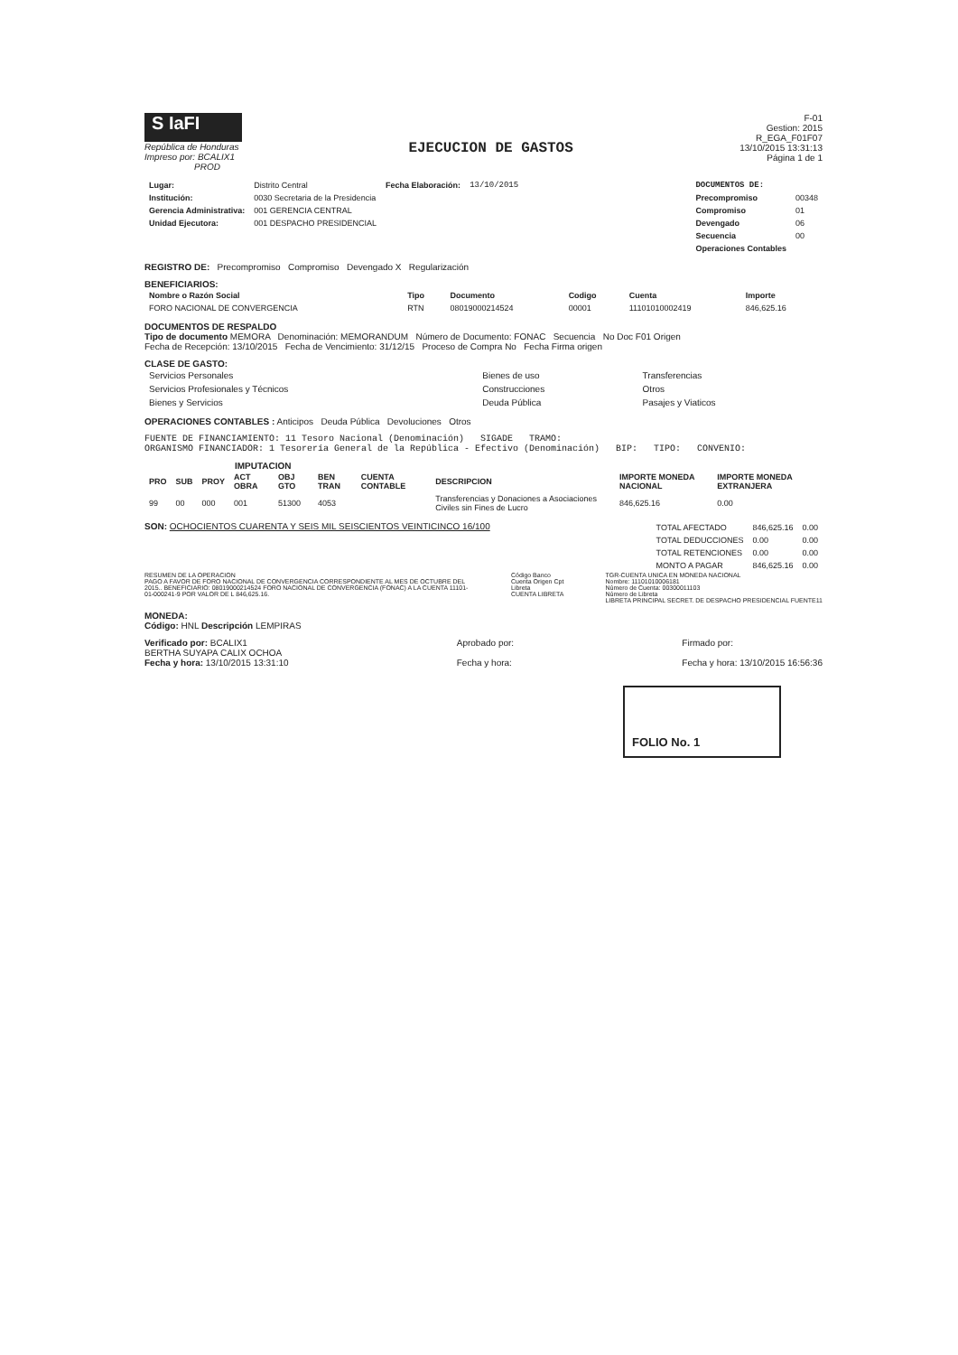S IaFI
República de Honduras
Impreso por: BCALIX1
PROD
EJECUCION DE GASTOS
F-01
Gestion: 2015
R_EGA_F01F07
13/10/2015 13:31:13
Página 1 de 1
| Lugar: | Distrito Central | Fecha Elaboración: | 13/10/2015 |
| Institución: | 0030 Secretaria de la Presidencia | | |
| Gerencia Administrativa: | 001 GERENCIA CENTRAL | | |
| Unidad Ejecutora: | 001 DESPACHO PRESIDENCIAL | | |
| DOCUMENTOS DE: | |
| --- | --- |
| Precompromiso | 00348 |
| Compromiso | 01 |
| Devengado | 06 |
| Secuencia | 00 |
| Operaciones Contables | |
REGISTRO DE: Precompromiso Compromiso Devengado X Regularización
BENEFICIARIOS:
| Nombre o Razón Social | Tipo | Documento | Codigo | Cuenta | Importe |
| --- | --- | --- | --- | --- | --- |
| FORO NACIONAL DE CONVERGENCIA | RTN | 08019000214524 | 00001 | 11101010002419 | 846,625.16 |
DOCUMENTOS DE RESPALDO
Tipo de documento MEMORA Denominación: MEMORANDUM Número de Documento: FONAC Secuencia No Doc F01 Origen
Fecha de Recepción: 13/10/2015 Fecha de Vencimiento: 31/12/15 Proceso de Compra No Fecha Firma origen
CLASE DE GASTO:
| Servicios Personales | Bienes de uso | Transferencias |
| Servicios Profesionales y Técnicos | Construcciones | Otros |
| Bienes y Servicios | Deuda Pública | Pasajes y Viaticos |
OPERACIONES CONTABLES : Anticipos Deuda Pública Devoluciones Otros
FUENTE DE FINANCIAMIENTO: 11 Tesoro Nacional (Denominación) SIGADE TRAMO:
ORGANISMO FINANCIADOR: 1 Tesorería General de la República - Efectivo (Denominación) BIP: TIPO: CONVENIO:
IMPUTACION
| PRO | SUB | PROY | ACT OBRA | OBJ GTO | BEN TRAN | CUENTA CONTABLE | DESCRIPCION | IMPORTE MONEDA NACIONAL | IMPORTE MONEDA EXTRANJERA |
| --- | --- | --- | --- | --- | --- | --- | --- | --- | --- |
| 99 | 00 | 000 | 001 | 51300 | 4053 | | Transferencias y Donaciones a Asociaciones Civiles sin Fines de Lucro | 846,625.16 | 0.00 |
SON: OCHOCIENTOS CUARENTA Y SEIS MIL SEISCIENTOS VEINTICINCO 16/100
| TOTAL AFECTADO | 846,625.16 | 0.00 |
| TOTAL DEDUCCIONES | 0.00 | 0.00 |
| TOTAL RETENCIONES | 0.00 | 0.00 |
| MONTO A PAGAR | 846,625.16 | 0.00 |
RESUMEN DE LA OPERACION
PAGO A FAVOR DE FORO NACIONAL DE CONVERGENCIA CORRESPONDIENTE AL MES DE OCTUBRE DEL 2015.. BENEFICIARIO: 08019000214524 FORO NACIONAL DE CONVERGENCIA (FONAC) A LA CUENTA 11101-01-000241-9 POR VALOR DE L 846,625.16.
Código Banco
Cuenta Origen Cpt
Libreta
CUENTA LIBRETA
TGR-CUENTA UNICA EN MONEDA NACIONAL
Nombre: 11101010006181
Número de Cuenta: 00300011103
Número de Libreta
LIBRETA PRINCIPAL SECRET. DE DESPACHO PRESIDENCIAL FUENTE11
MONEDA:
Código: HNL Descripción LEMPIRAS
Verificado por: BCALIX1
BERTHA SUYAPA CALIX OCHOA
Fecha y hora: 13/10/2015 13:31:10
Aprobado por:
Fecha y hora:
Firmado por:
Fecha y hora: 13/10/2015 16:56:36
FOLIO No. 1